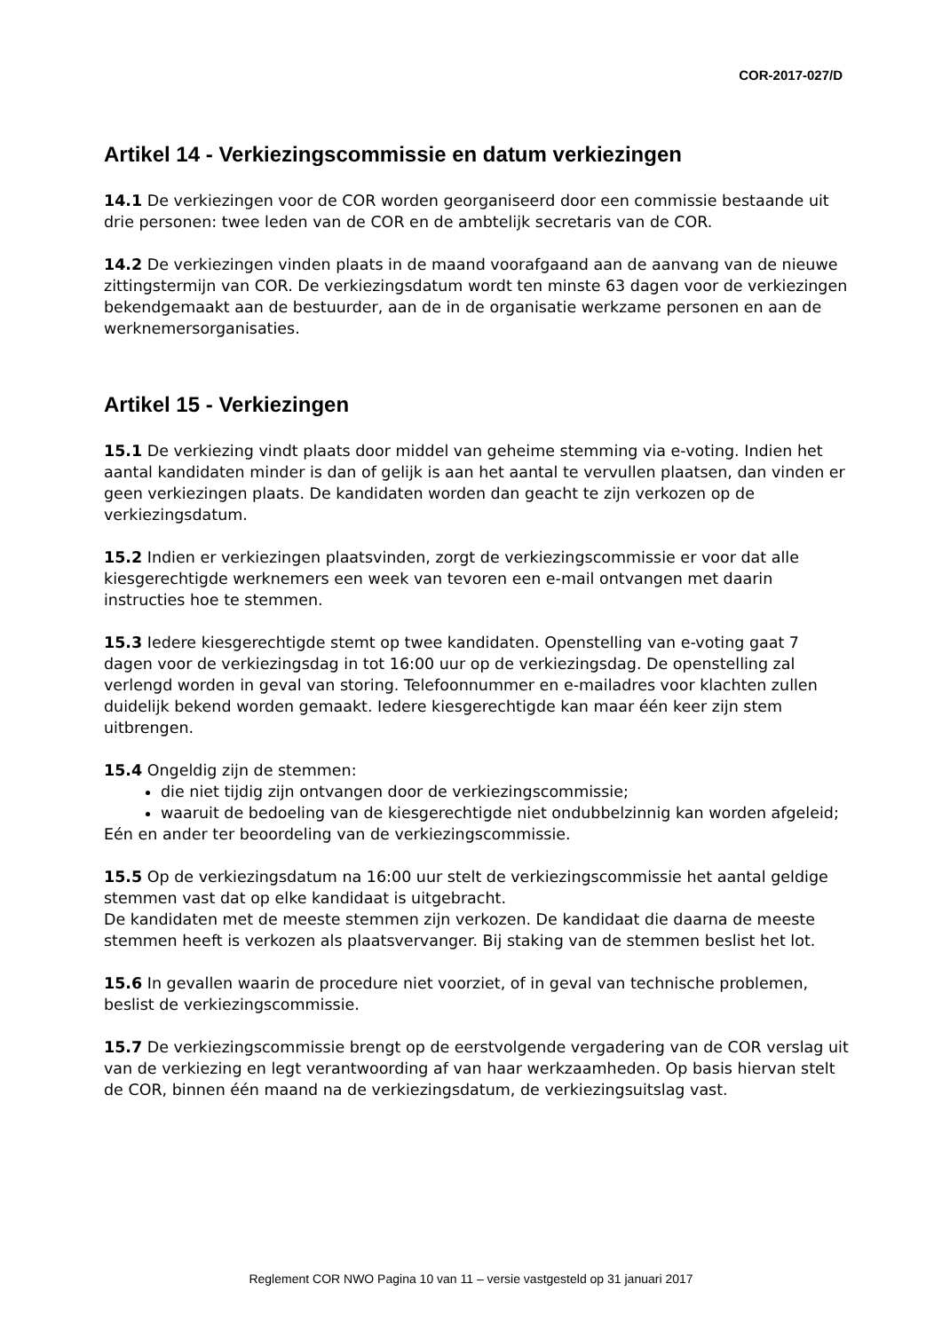COR-2017-027/D
Artikel 14 - Verkiezingscommissie en datum verkiezingen
14.1 De verkiezingen voor de COR worden georganiseerd door een commissie bestaande uit drie personen: twee leden van de COR en de ambtelijk secretaris van de COR.
14.2 De verkiezingen vinden plaats in de maand voorafgaand aan de aanvang van de nieuwe zittingstermijn van COR. De verkiezingsdatum wordt ten minste 63 dagen voor de verkiezingen bekendgemaakt aan de bestuurder, aan de in de organisatie werkzame personen en aan de werknemersorganisaties.
Artikel 15 - Verkiezingen
15.1 De verkiezing vindt plaats door middel van geheime stemming via e-voting. Indien het aantal kandidaten minder is dan of gelijk is aan het aantal te vervullen plaatsen, dan vinden er geen verkiezingen plaats. De kandidaten worden dan geacht te zijn verkozen op de verkiezingsdatum.
15.2 Indien er verkiezingen plaatsvinden, zorgt de verkiezingscommissie er voor dat alle kiesgerechtigde werknemers een week van tevoren een e-mail ontvangen met daarin instructies hoe te stemmen.
15.3 Iedere kiesgerechtigde stemt op twee kandidaten. Openstelling van e-voting gaat 7 dagen voor de verkiezingsdag in tot 16:00 uur op de verkiezingsdag. De openstelling zal verlengd worden in geval van storing. Telefoonnummer en e-mailadres voor klachten zullen duidelijk bekend worden gemaakt. Iedere kiesgerechtigde kan maar één keer zijn stem uitbrengen.
15.4 Ongeldig zijn de stemmen:
die niet tijdig zijn ontvangen door de verkiezingscommissie;
waaruit de bedoeling van de kiesgerechtigde niet ondubbelzinnig kan worden afgeleid;
Eén en ander ter beoordeling van de verkiezingscommissie.
15.5 Op de verkiezingsdatum na 16:00 uur stelt de verkiezingscommissie het aantal geldige stemmen vast dat op elke kandidaat is uitgebracht.
De kandidaten met de meeste stemmen zijn verkozen. De kandidaat die daarna de meeste stemmen heeft is verkozen als plaatsvervanger. Bij staking van de stemmen beslist het lot.
15.6 In gevallen waarin de procedure niet voorziet, of in geval van technische problemen, beslist de verkiezingscommissie.
15.7 De verkiezingscommissie brengt op de eerstvolgende vergadering van de COR verslag uit van de verkiezing en legt verantwoording af van haar werkzaamheden. Op basis hiervan stelt de COR, binnen één maand na de verkiezingsdatum, de verkiezingsuitslag vast.
Reglement COR NWO Pagina 10 van 11 – versie vastgesteld op 31 januari 2017